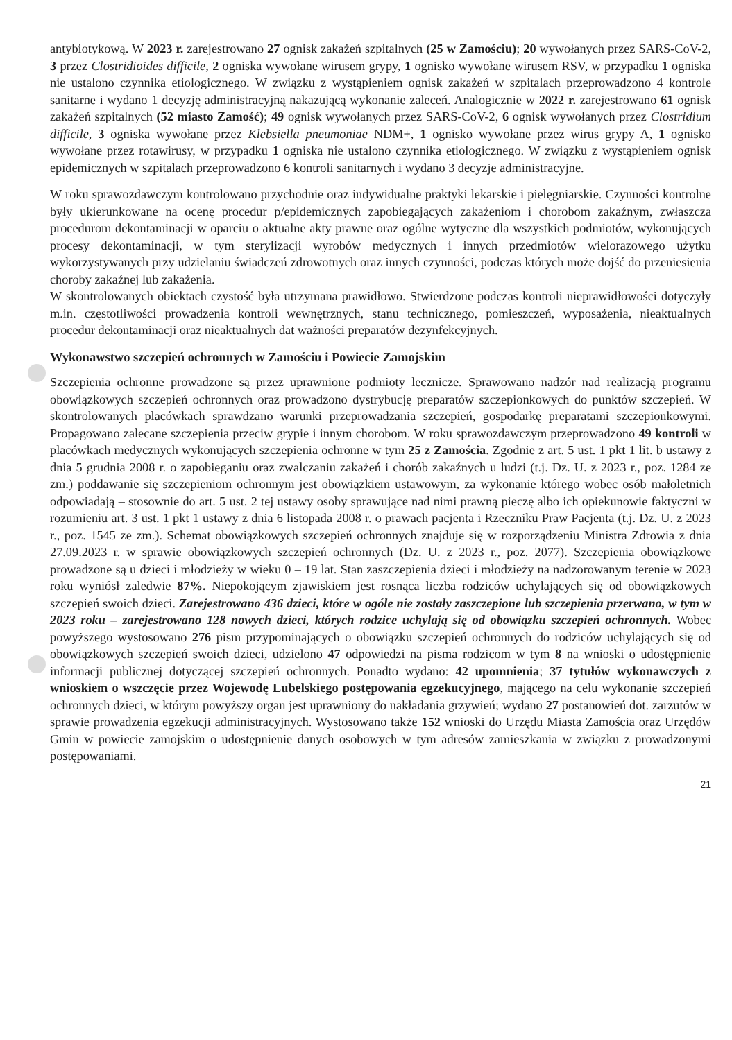antybiotykową. W 2023 r. zarejestrowano 27 ognisk zakażeń szpitalnych (25 w Zamościu); 20 wywołanych przez SARS-CoV-2, 3 przez Clostridioides difficile, 2 ogniska wywołane wirusem grypy, 1 ognisko wywołane wirusem RSV, w przypadku 1 ogniska nie ustalono czynnika etiologicznego. W związku z wystąpieniem ognisk zakażeń w szpitalach przeprowadzono 4 kontrole sanitarne i wydano 1 decyzję administracyjną nakazującą wykonanie zaleceń. Analogicznie w 2022 r. zarejestrowano 61 ognisk zakażeń szpitalnych (52 miasto Zamość); 49 ognisk wywołanych przez SARS-CoV-2, 6 ognisk wywołanych przez Clostridium difficile, 3 ogniska wywołane przez Klebsiella pneumoniae NDM+, 1 ognisko wywołane przez wirus grypy A, 1 ognisko wywołane przez rotawirusy, w przypadku 1 ogniska nie ustalono czynnika etiologicznego. W związku z wystąpieniem ognisk epidemicznych w szpitalach przeprowadzono 6 kontroli sanitarnych i wydano 3 decyzje administracyjne.
W roku sprawozdawczym kontrolowano przychodnie oraz indywidualne praktyki lekarskie i pielęgniarskie. Czynności kontrolne były ukierunkowane na ocenę procedur p/epidemicznych zapobiegających zakażeniom i chorobom zakaźnym, zwłaszcza procedurom dekontaminacji w oparciu o aktualne akty prawne oraz ogólne wytyczne dla wszystkich podmiotów, wykonujących procesy dekontaminacji, w tym sterylizacji wyrobów medycznych i innych przedmiotów wielorazowego użytku wykorzystywanych przy udzielaniu świadczeń zdrowotnych oraz innych czynności, podczas których może dojść do przeniesienia choroby zakaźnej lub zakażenia.
W skontrolowanych obiektach czystość była utrzymana prawidłowo. Stwierdzone podczas kontroli nieprawidłowości dotyczyły m.in. częstotliwości prowadzenia kontroli wewnętrznych, stanu technicznego, pomieszczeń, wyposażenia, nieaktualnych procedur dekontaminacji oraz nieaktualnych dat ważności preparatów dezynfekcyjnych.
Wykonawstwo szczepień ochronnych w Zamościu i Powiecie Zamojskim
Szczepienia ochronne prowadzone są przez uprawnione podmioty lecznicze. Sprawowano nadzór nad realizacją programu obowiązkowych szczepień ochronnych oraz prowadzono dystrybucję preparatów szczepionkowych do punktów szczepień. W skontrolowanych placówkach sprawdzano warunki przeprowadzania szczepień, gospodarkę preparatami szczepionkowymi. Propagowano zalecane szczepienia przeciw grypie i innym chorobom. W roku sprawozdawczym przeprowadzono 49 kontroli w placówkach medycznych wykonujących szczepienia ochronne w tym 25 z Zamościa. Zgodnie z art. 5 ust. 1 pkt 1 lit. b ustawy z dnia 5 grudnia 2008 r. o zapobieganiu oraz zwalczaniu zakażeń i chorób zakaźnych u ludzi (t.j. Dz. U. z 2023 r., poz. 1284 ze zm.) poddawanie się szczepieniom ochronnym jest obowiązkiem ustawowym, za wykonanie którego wobec osób małoletnich odpowiadają – stosownie do art. 5 ust. 2 tej ustawy osoby sprawujące nad nimi prawną pieczę albo ich opiekunowie faktyczni w rozumieniu art. 3 ust. 1 pkt 1 ustawy z dnia 6 listopada 2008 r. o prawach pacjenta i Rzeczniku Praw Pacjenta (t.j. Dz. U. z 2023 r., poz. 1545 ze zm.). Schemat obowiązkowych szczepień ochronnych znajduje się w rozporządzeniu Ministra Zdrowia z dnia 27.09.2023 r. w sprawie obowiązkowych szczepień ochronnych (Dz. U. z 2023 r., poz. 2077). Szczepienia obowiązkowe prowadzone są u dzieci i młodzieży w wieku 0 – 19 lat. Stan zaszczepienia dzieci i młodzieży na nadzorowanym terenie w 2023 roku wyniósł zaledwie 87%. Niepokojącym zjawiskiem jest rosnąca liczba rodziców uchylających się od obowiązkowych szczepień swoich dzieci. Zarejestrowano 436 dzieci, które w ogóle nie zostały zaszczepione lub szczepienia przerwano, w tym w 2023 roku – zarejestrowano 128 nowych dzieci, których rodzice uchylają się od obowiązku szczepień ochronnych. Wobec powyższego wystosowano 276 pism przypominających o obowiązku szczepień ochronnych do rodziców uchylających się od obowiązkowych szczepień swoich dzieci, udzielono 47 odpowiedzi na pisma rodzicom w tym 8 na wnioski o udostępnienie informacji publicznej dotyczącej szczepień ochronnych. Ponadto wydano: 42 upomnienia; 37 tytułów wykonawczych z wnioskiem o wszczęcie przez Wojewodę Lubelskiego postępowania egzekucyjnego, mającego na celu wykonanie szczepień ochronnych dzieci, w którym powyższy organ jest uprawniony do nakładania grzywień; wydano 27 postanowień dot. zarzutów w sprawie prowadzenia egzekucji administracyjnych. Wystosowano także 152 wnioski do Urzędu Miasta Zamościa oraz Urzędów Gmin w powiecie zamojskim o udostępnienie danych osobowych w tym adresów zamieszkania w związku z prowadzonymi postępowaniami.
21